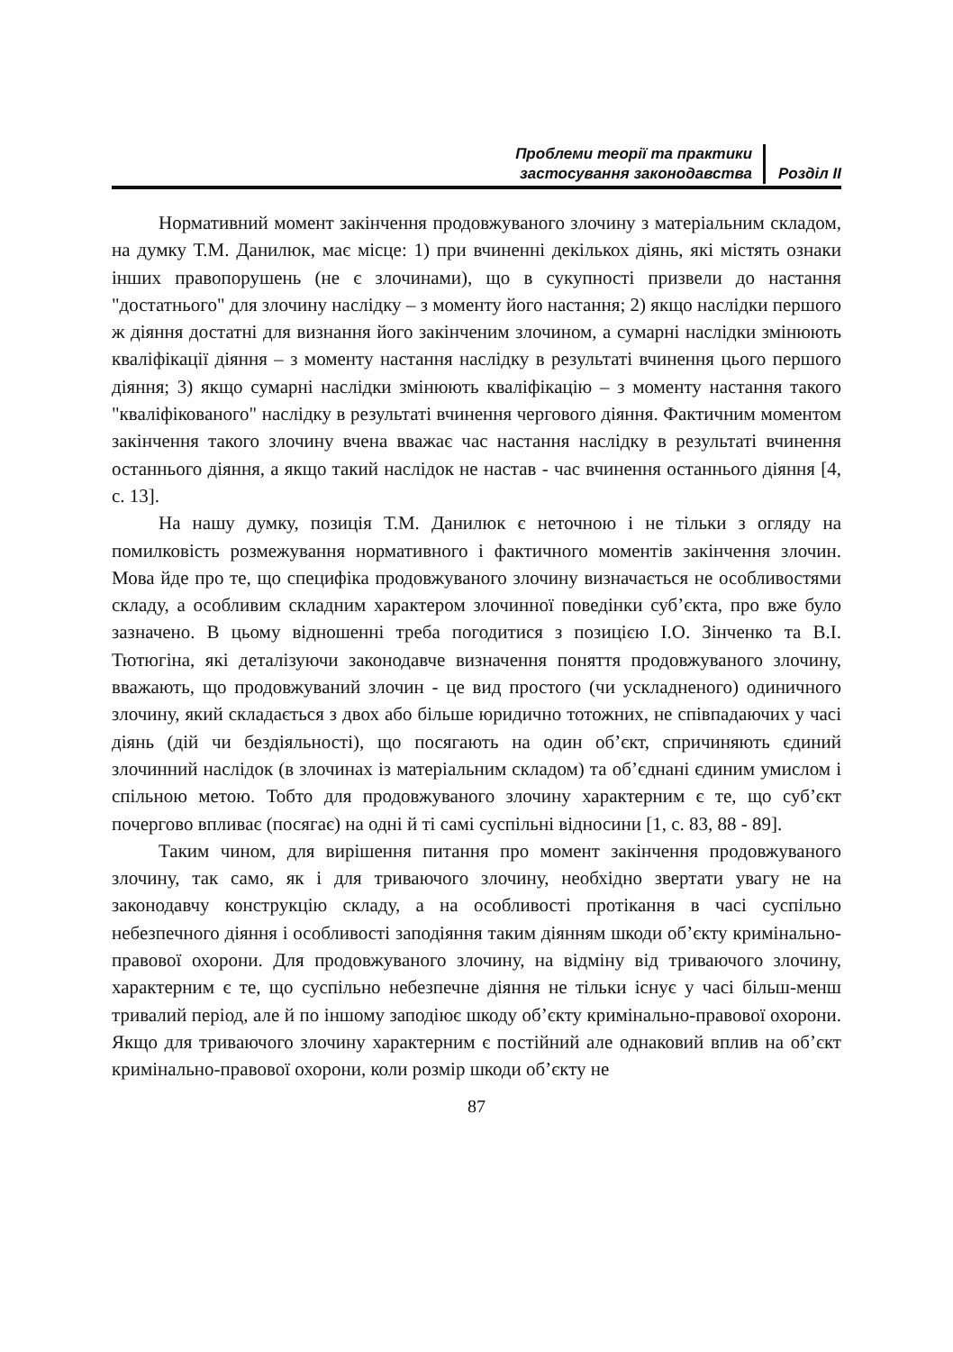Проблеми теорії та практики
застосування законодавства
Розділ II
Нормативний момент закінчення продовжуваного злочину з матеріальним складом, на думку Т.М. Данилюк, має місце: 1) при вчиненні декількох діянь, які містять ознаки інших правопорушень (не є злочинами), що в сукупності призвели до настання "достатнього" для злочину наслідку – з моменту його настання; 2) якщо наслідки першого ж діяння достатні для визнання його закінченим злочином, а сумарні наслідки змінюють кваліфікації діяння – з моменту настання наслідку в результаті вчинення цього першого діяння; 3) якщо сумарні наслідки змінюють кваліфікацію – з моменту настання такого "кваліфікованого" наслідку в результаті вчинення чергового діяння. Фактичним моментом закінчення такого злочину вчена вважає час настання наслідку в результаті вчинення останнього діяння, а якщо такий наслідок не настав - час вчинення останнього діяння [4, с. 13].
На нашу думку, позиція Т.М. Данилюк є неточною і не тільки з огляду на помилковість розмежування нормативного і фактичного моментів закінчення злочин. Мова йде про те, що специфіка продовжуваного злочину визначається не особливостями складу, а особливим складним характером злочинної поведінки суб’єкта, про вже було зазначено. В цьому відношенні треба погодитися з позицією І.О. Зінченко та В.І. Тютюгіна, які деталізуючи законодавче визначення поняття продовжуваного злочину, вважають, що продовжуваний злочин - це вид простого (чи ускладненого) одиничного злочину, який складається з двох або більше юридично тотожних, не співпадаючих у часі діянь (дій чи бездіяльності), що посягають на один об’єкт, спричиняють єдиний злочинний наслідок (в злочинах із матеріальним складом) та об’єднані єдиним умислом і спільною метою. Тобто для продовжуваного злочину характерним є те, що суб’єкт почергово впливає (посягає) на одні й ті самі суспільні відносини [1, с. 83, 88 - 89].
Таким чином, для вирішення питання про момент закінчення продовжуваного злочину, так само, як і для триваючого злочину, необхідно звертати увагу не на законодавчу конструкцію складу, а на особливості протікання в часі суспільно небезпечного діяння і особливості заподіяння таким діянням шкоди об’єкту кримінально-правової охорони. Для продовжуваного злочину, на відміну від триваючого злочину, характерним є те, що суспільно небезпечне діяння не тільки існує у часі більш-менш тривалий період, але й по іншому заподіює шкоду об’єкту кримінально-правової охорони. Якщо для триваючого злочину характерним є постійний але однаковий вплив на об’єкт кримінально-правової охорони, коли розмір шкоди об’єкту не
87